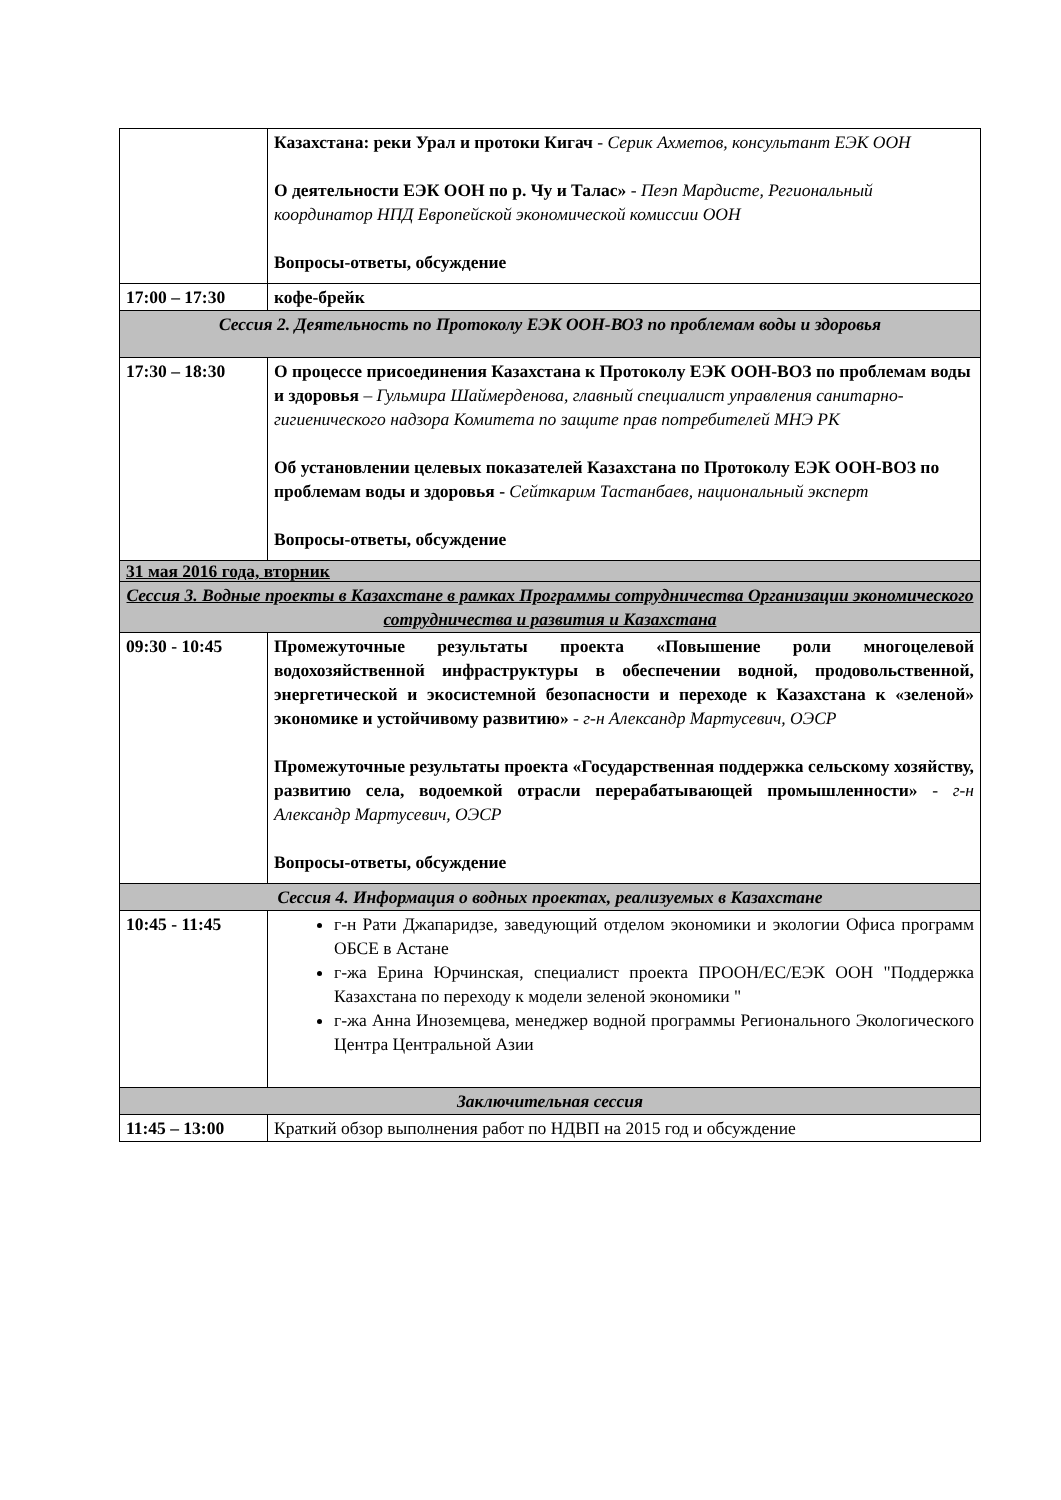| | Казахстана: реки Урал и протоки Кигач - Серик Ахметов, консультант ЕЭК ООН О деятельности ЕЭК ООН по р. Чу и Талас» - Пеэп Мардисте, Региональный координатор НПД Европейской экономической комиссии ООН Вопросы-ответы, обсуждение |
| 17:00 – 17:30 | кофе-брейк |
| Сессия 2. Деятельность по Протоколу ЕЭК ООН-ВОЗ по проблемам воды и здоровья | |
| 17:30 – 18:30 | О процессе присоединения Казахстана к Протоколу ЕЭК ООН-ВОЗ по проблемам воды и здоровья – Гульмира Шаймерденова, главный специалист управления санитарно-гигиенического надзора Комитета по защите прав потребителей МНЭ РК Об установлении целевых показателей Казахстана по Протоколу ЕЭК ООН-ВОЗ по проблемам воды и здоровья - Сейткарим Тастанбаев, национальный эксперт Вопросы-ответы, обсуждение |
| 31 мая 2016 года, вторник | |
| Сессия 3. Водные проекты в Казахстане в рамках Программы сотрудничества Организации экономического сотрудничества и развития и Казахстана | |
| 09:30 - 10:45 | Промежуточные результаты проекта «Повышение роли многоцелевой водохозяйственной инфраструктуры в обеспечении водной, продовольственной, энергетической и экосистемной безопасности и переходе к Казахстана к «зеленой» экономике и устойчивому развитию» - г-н Александр Мартусевич, ОЭСР Промежуточные результаты проекта «Государственная поддержка сельскому хозяйству, развитию села, водоемкой отрасли перерабатывающей промышленности» - г-н Александр Мартусевич, ОЭСР Вопросы-ответы, обсуждение |
| Сессия 4. Информация о водных проектах, реализуемых в Казахстане | |
| 10:45 - 11:45 | г-н Рати Джапаридзе, заведующий отделом экономики и экологии Офиса программ ОБСЕ в Астане г-жа Ерина Юрчинская, специалист проекта ПРООН/ЕС/ЕЭК ООН "Поддержка Казахстана по переходу к модели зеленой экономики " г-жа Анна Иноземцева, менеджер водной программы Регионального Экологического Центра Центральной Азии |
| Заключительная сессия | |
| 11:45 – 13:00 | Краткий обзор выполнения работ по НДВП на 2015 год и обсуждение |